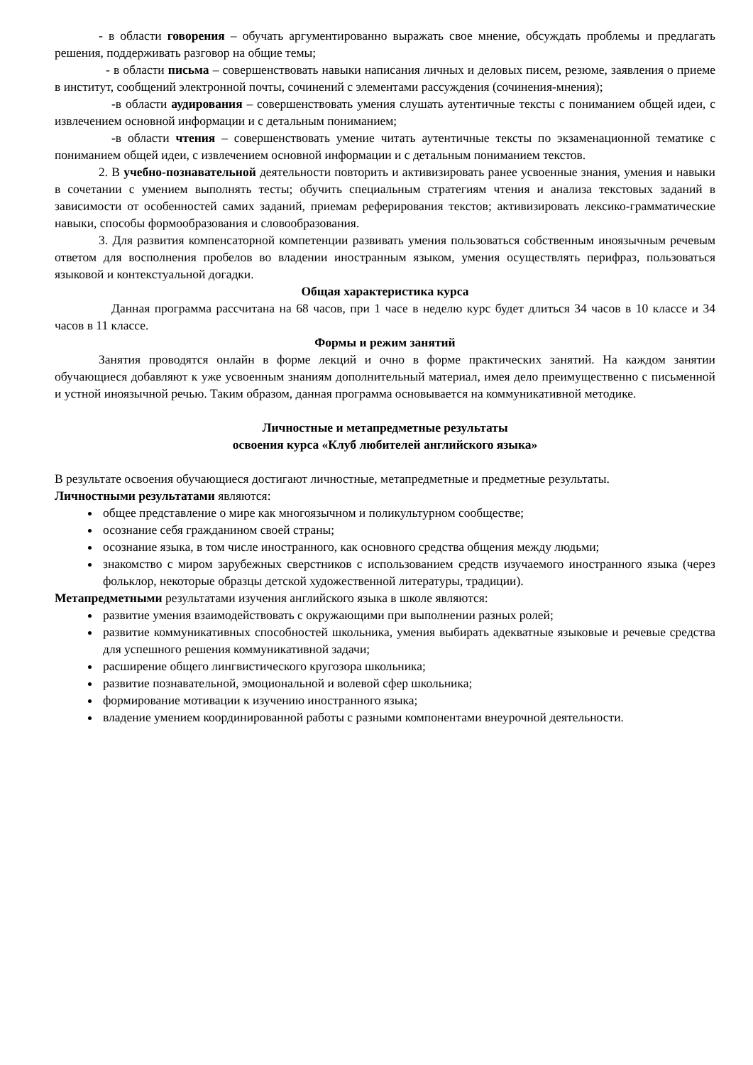- в области говорения – обучать аргументированно выражать свое мнение, обсуждать проблемы и предлагать решения, поддерживать разговор на общие темы;
- в области письма – совершенствовать навыки написания личных и деловых писем, резюме, заявления о приеме в институт, сообщений электронной почты, сочинений с элементами рассуждения (сочинения-мнения);
-в области аудирования – совершенствовать умения слушать аутентичные тексты с пониманием общей идеи, с извлечением основной информации и с детальным пониманием;
-в области чтения – совершенствовать умение читать аутентичные тексты по экзаменационной тематике с пониманием общей идеи, с извлечением основной информации и с детальным пониманием текстов.
2. В учебно-познавательной деятельности повторить и активизировать ранее усвоенные знания, умения и навыки в сочетании с умением выполнять тесты; обучить специальным стратегиям чтения и анализа текстовых заданий в зависимости от особенностей самих заданий, приемам реферирования текстов; активизировать лексико-грамматические навыки, способы формообразования и словообразования.
3. Для развития компенсаторной компетенции развивать умения пользоваться собственным иноязычным речевым ответом для восполнения пробелов во владении иностранным языком, умения осуществлять перифраз, пользоваться языковой и контекстуальной догадки.
Общая характеристика курса
Данная программа рассчитана на 68 часов, при 1 часе в неделю курс будет длиться 34 часов в 10 классе и 34 часов в 11 классе.
Формы и режим занятий
Занятия проводятся онлайн в форме лекций и очно в форме практических занятий. На каждом занятии обучающиеся добавляют к уже усвоенным знаниям дополнительный материал, имея дело преимущественно с письменной и устной иноязычной речью. Таким образом, данная программа основывается на коммуникативной методике.
Личностные и метапредметные результаты
освоения курса «Клуб любителей английского языка»
В результате освоения обучающиеся достигают личностные, метапредметные и предметные результаты.
Личностными результатами являются:
общее представление о мире как многоязычном и поликультурном сообществе;
осознание себя гражданином своей страны;
осознание языка, в том числе иностранного, как основного средства общения между людьми;
знакомство с миром зарубежных сверстников с использованием средств изучаемого иностранного языка (через фольклор, некоторые образцы детской художественной литературы, традиции).
Метапредметными результатами изучения английского языка в школе являются:
развитие умения взаимодействовать с окружающими при выполнении разных ролей;
развитие коммуникативных способностей школьника, умения выбирать адекватные языковые и речевые средства для успешного решения коммуникативной задачи;
расширение общего лингвистического кругозора школьника;
развитие познавательной, эмоциональной и волевой сфер школьника;
формирование мотивации к изучению иностранного языка;
владение умением координированной работы с разными компонентами внеурочной деятельности.